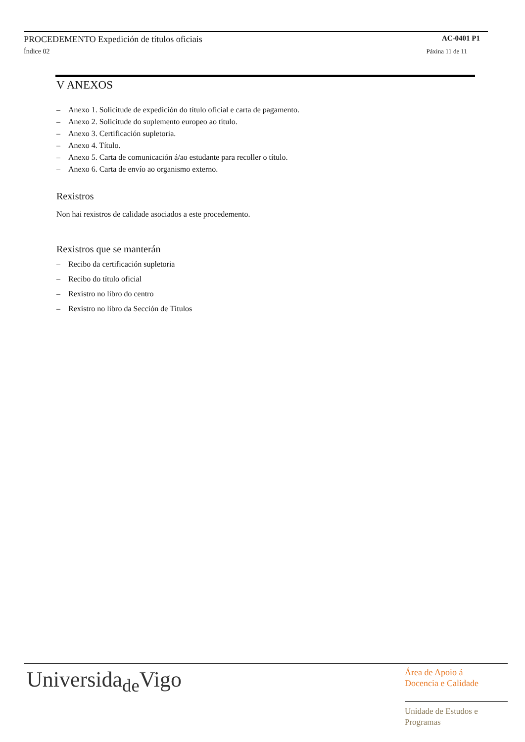PROCEDEMENTO Expedición de títulos oficiais
AC-0401 P1
Índice 02 Páxina 11 de 11
V ANEXOS
– Anexo 1. Solicitude de expedición do título oficial e carta de pagamento.
– Anexo 2. Solicitude do suplemento europeo ao título.
– Anexo 3. Certificación supletoria.
– Anexo 4. Título.
– Anexo 5. Carta de comunicación á/ao estudante para recoller o título.
– Anexo 6. Carta de envío ao organismo externo.
Rexistros
Non hai rexistros de calidade asociados a este procedemento.
Rexistros que se manterán
– Recibo da certificación supletoria
– Recibo do título oficial
– Rexistro no libro do centro
– Rexistro no libro da Sección de Títulos
Universida<sub>de</sub>Vigo
Área de Apoio á
Docencia e Calidade
Unidade de Estudos e
Programas